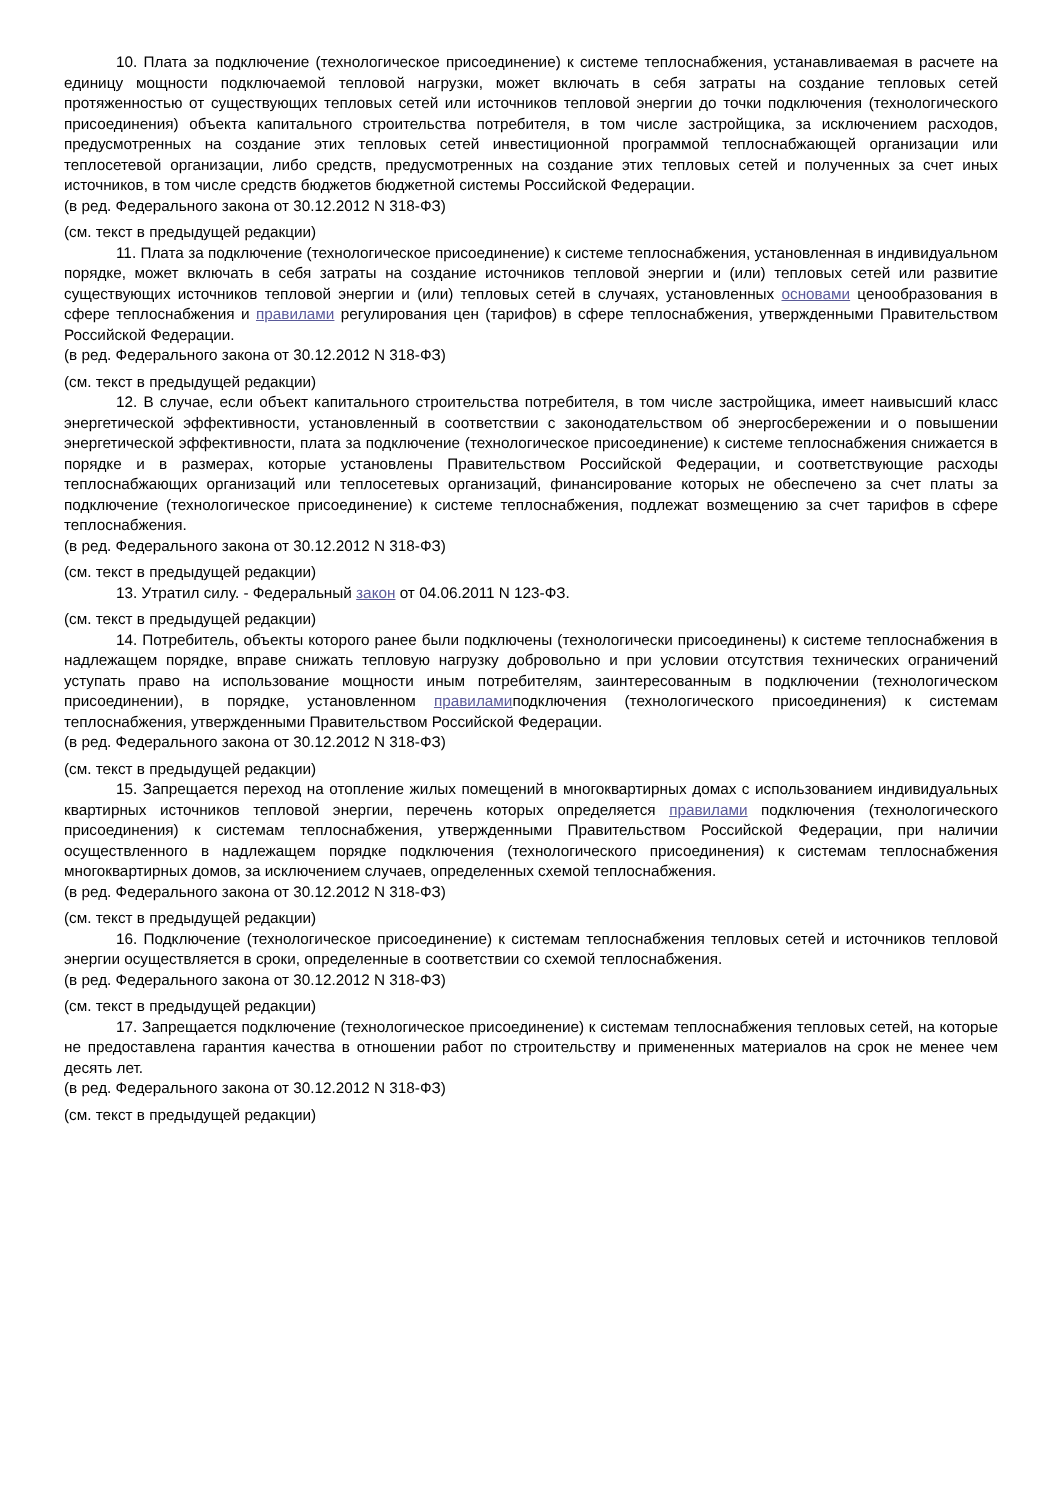10. Плата за подключение (технологическое присоединение) к системе теплоснабжения, устанавливаемая в расчете на единицу мощности подключаемой тепловой нагрузки, может включать в себя затраты на создание тепловых сетей протяженностью от существующих тепловых сетей или источников тепловой энергии до точки подключения (технологического присоединения) объекта капитального строительства потребителя, в том числе застройщика, за исключением расходов, предусмотренных на создание этих тепловых сетей инвестиционной программой теплоснабжающей организации или теплосетевой организации, либо средств, предусмотренных на создание этих тепловых сетей и полученных за счет иных источников, в том числе средств бюджетов бюджетной системы Российской Федерации.
(в ред. Федерального закона от 30.12.2012 N 318-ФЗ)
(см. текст в предыдущей редакции)
11. Плата за подключение (технологическое присоединение) к системе теплоснабжения, установленная в индивидуальном порядке, может включать в себя затраты на создание источников тепловой энергии и (или) тепловых сетей или развитие существующих источников тепловой энергии и (или) тепловых сетей в случаях, установленных основами ценообразования в сфере теплоснабжения и правилами регулирования цен (тарифов) в сфере теплоснабжения, утвержденными Правительством Российской Федерации.
(в ред. Федерального закона от 30.12.2012 N 318-ФЗ)
(см. текст в предыдущей редакции)
12. В случае, если объект капитального строительства потребителя, в том числе застройщика, имеет наивысший класс энергетической эффективности, установленный в соответствии с законодательством об энергосбережении и о повышении энергетической эффективности, плата за подключение (технологическое присоединение) к системе теплоснабжения снижается в порядке и в размерах, которые установлены Правительством Российской Федерации, и соответствующие расходы теплоснабжающих организаций или теплосетевых организаций, финансирование которых не обеспечено за счет платы за подключение (технологическое присоединение) к системе теплоснабжения, подлежат возмещению за счет тарифов в сфере теплоснабжения.
(в ред. Федерального закона от 30.12.2012 N 318-ФЗ)
(см. текст в предыдущей редакции)
13. Утратил силу. - Федеральный закон от 04.06.2011 N 123-ФЗ.
(см. текст в предыдущей редакции)
14. Потребитель, объекты которого ранее были подключены (технологически присоединены) к системе теплоснабжения в надлежащем порядке, вправе снижать тепловую нагрузку добровольно и при условии отсутствия технических ограничений уступать право на использование мощности иным потребителям, заинтересованным в подключении (технологическом присоединении), в порядке, установленном правиламиподключения (технологического присоединения) к системам теплоснабжения, утвержденными Правительством Российской Федерации.
(в ред. Федерального закона от 30.12.2012 N 318-ФЗ)
(см. текст в предыдущей редакции)
15. Запрещается переход на отопление жилых помещений в многоквартирных домах с использованием индивидуальных квартирных источников тепловой энергии, перечень которых определяется правилами подключения (технологического присоединения) к системам теплоснабжения, утвержденными Правительством Российской Федерации, при наличии осуществленного в надлежащем порядке подключения (технологического присоединения) к системам теплоснабжения многоквартирных домов, за исключением случаев, определенных схемой теплоснабжения.
(в ред. Федерального закона от 30.12.2012 N 318-ФЗ)
(см. текст в предыдущей редакции)
16. Подключение (технологическое присоединение) к системам теплоснабжения тепловых сетей и источников тепловой энергии осуществляется в сроки, определенные в соответствии со схемой теплоснабжения.
(в ред. Федерального закона от 30.12.2012 N 318-ФЗ)
(см. текст в предыдущей редакции)
17. Запрещается подключение (технологическое присоединение) к системам теплоснабжения тепловых сетей, на которые не предоставлена гарантия качества в отношении работ по строительству и примененных материалов на срок не менее чем десять лет.
(в ред. Федерального закона от 30.12.2012 N 318-ФЗ)
(см. текст в предыдущей редакции)